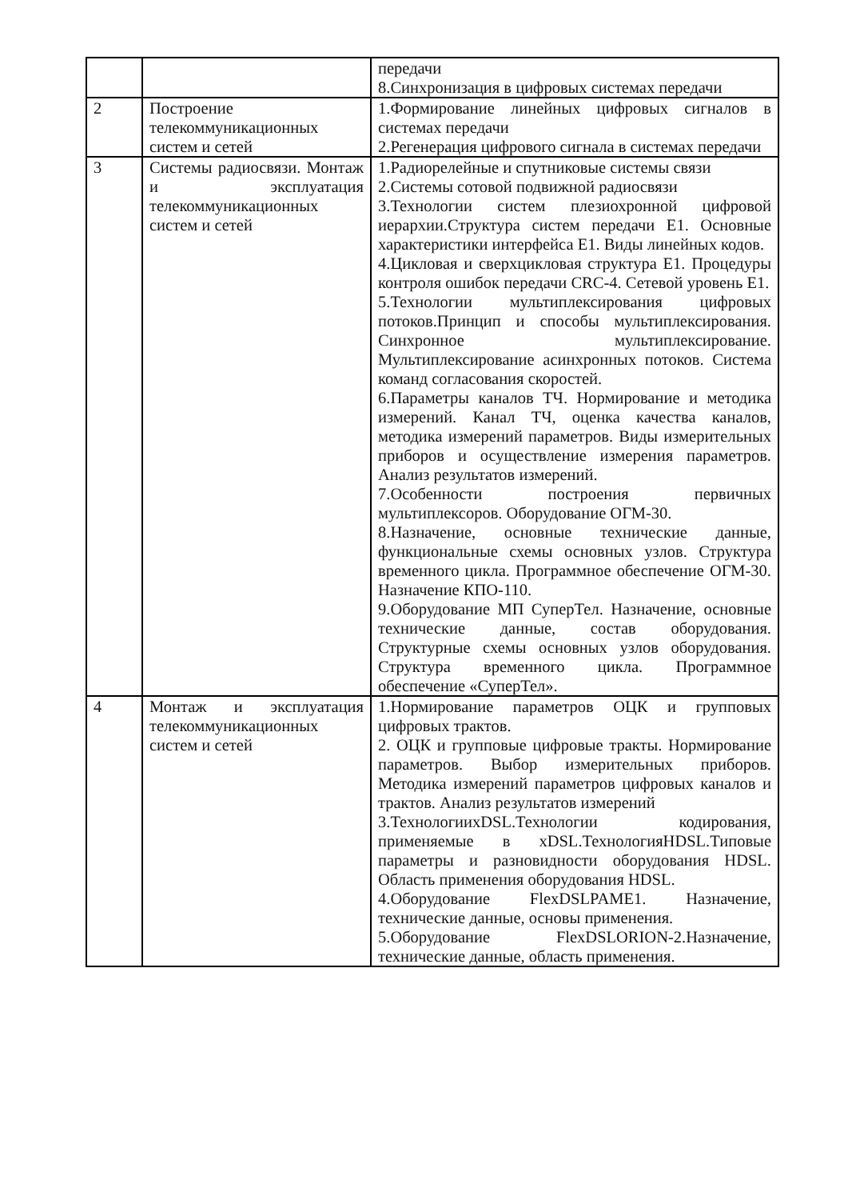| | | передачи 8.Синхронизация в цифровых системах передачи |
| 2 | Построение телекоммуникационных систем и сетей | 1.Формирование линейных цифровых сигналов в системах передачи 2.Регенерация цифрового сигнала в системах передачи |
| 3 | Системы радиосвязи. Монтаж и эксплуатация телекоммуникационных систем и сетей | 1.Радиорелейные и спутниковые системы связи 2.Системы сотовой подвижной радиосвязи 3.Технологии систем плезиохронной цифровой иерархии.Структура систем передачи Е1. Основные характеристики интерфейса Е1. Виды линейных кодов. 4.Цикловая и сверхцикловая структура Е1. Процедуры контроля ошибок передачи CRC-4. Сетевой уровень Е1. 5.Технологии мультиплексирования цифровых потоков.Принцип и способы мультиплексирования. Синхронное мультиплексирование. Мультиплексирование асинхронных потоков. Система команд согласования скоростей. 6.Параметры каналов ТЧ. Нормирование и методика измерений. Канал ТЧ, оценка качества каналов, методика измерений параметров. Виды измерительных приборов и осуществление измерения параметров. Анализ результатов измерений. 7.Особенности построения первичных мультиплексоров. Оборудование ОГМ-30. 8.Назначение, основные технические данные, функциональные схемы основных узлов. Структура временного цикла. Программное обеспечение ОГМ-30. Назначение КПО-110. 9.Оборудование МП СуперТел. Назначение, основные технические данные, состав оборудования. Структурные схемы основных узлов оборудования. Структура временного цикла. Программное обеспечение «СуперТел». |
| 4 | Монтаж и эксплуатация телекоммуникационных систем и сетей | 1.Нормирование параметров ОЦК и групповых цифровых трактов. 2. ОЦК и групповые цифровые тракты. Нормирование параметров. Выбор измерительных приборов. Методика измерений параметров цифровых каналов и трактов. Анализ результатов измерений 3.ТехнологииxDSL.Технологии кодирования, применяемые в xDSL.ТехнологияHDSL.Типовые параметры и разновидности оборудования HDSL. Область применения оборудования HDSL. 4.Оборудование FlexDSLPAME1. Назначение, технические данные, основы применения. 5.Оборудование FlexDSLORION-2.Назначение, технические данные, область применения. |